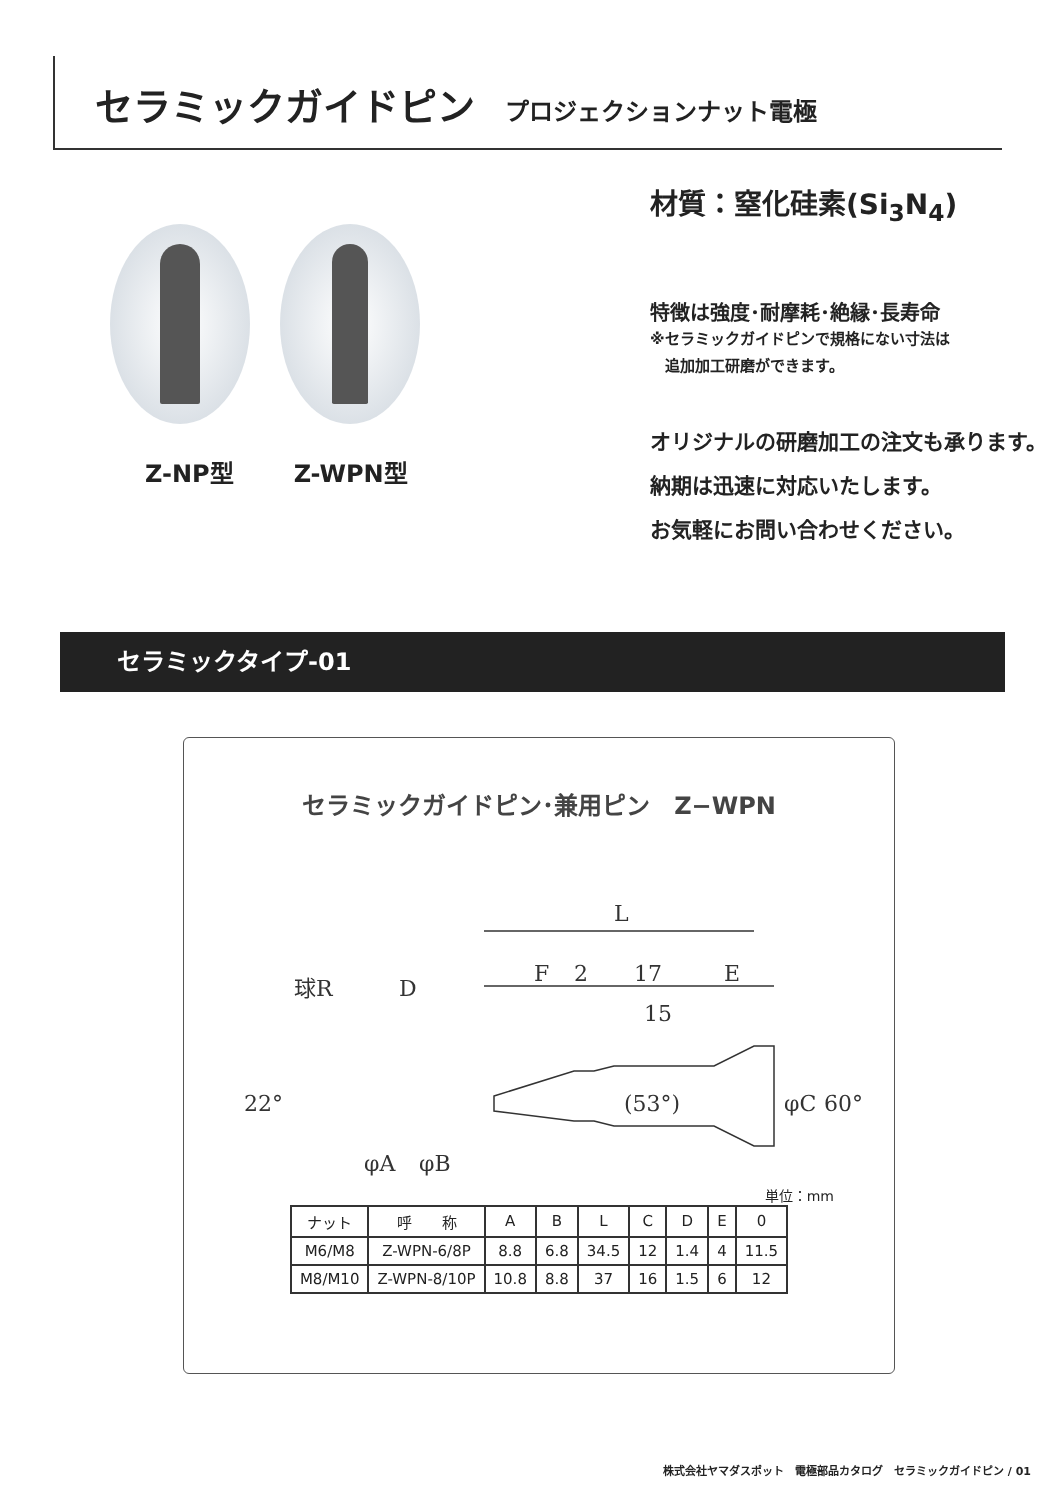セラミックガイドピン プロジェクションナット電極
Z-NP型 Z-WPN型
材質：窒化硅素(Si<sub>3</sub>N<sub>4</sub>)
特徴は強度･耐摩耗･絶縁･長寿命
※セラミックガイドピンで規格にない寸法は
　追加加工研磨ができます。
オリジナルの研磨加工の注文も承ります。
納期は迅速に対応いたします。
お気軽にお問い合わせください。
セラミックタイプ-01
セラミックガイドピン･兼用ピン　Z−WPN
L
F
2
17
E
15
球R
D
22°
(53°)
φC
60°
φA
φB
単位：mm
| ナット | 呼 称 | A | B | L | C | D | E | 0 |
| --- | --- | --- | --- | --- | --- | --- | --- | --- |
| M6/M8 | Z-WPN-6/8P | 8.8 | 6.8 | 34.5 | 12 | 1.4 | 4 | 11.5 |
| M8/M10 | Z-WPN-8/10P | 10.8 | 8.8 | 37 | 16 | 1.5 | 6 | 12 |
株式会社ヤマダスポット　電極部品カタログ　セラミックガイドピン / 01